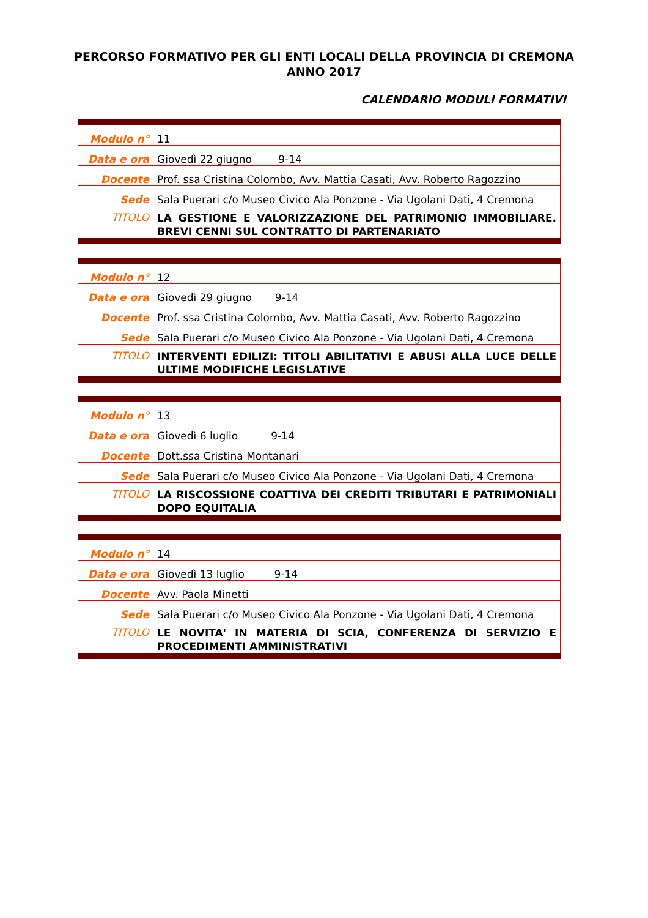PERCORSO FORMATIVO PER GLI ENTI LOCALI DELLA PROVINCIA DI CREMONA
ANNO 2017
CALENDARIO MODULI FORMATIVI
| Modulo n° | 11 |
| Data e ora | Giovedì 22 giugno 9-14 |
| Docente | Prof. ssa Cristina Colombo, Avv. Mattia Casati, Avv. Roberto Ragozzino |
| Sede | Sala Puerari c/o Museo Civico Ala Ponzone - Via Ugolani Dati, 4 Cremona |
| TITOLO | LA GESTIONE E VALORIZZAZIONE DEL PATRIMONIO IMMOBILIARE. BREVI CENNI SUL CONTRATTO DI PARTENARIATO |
| Modulo n° | 12 |
| Data e ora | Giovedì 29 giugno 9-14 |
| Docente | Prof. ssa Cristina Colombo, Avv. Mattia Casati, Avv. Roberto Ragozzino |
| Sede | Sala Puerari c/o Museo Civico Ala Ponzone - Via Ugolani Dati, 4 Cremona |
| TITOLO | INTERVENTI EDILIZI: TITOLI ABILITATIVI E ABUSI ALLA LUCE DELLE ULTIME MODIFICHE LEGISLATIVE |
| Modulo n° | 13 |
| Data e ora | Giovedì 6 luglio 9-14 |
| Docente | Dott.ssa Cristina Montanari |
| Sede | Sala Puerari c/o Museo Civico Ala Ponzone - Via Ugolani Dati, 4 Cremona |
| TITOLO | LA RISCOSSIONE COATTIVA DEI CREDITI TRIBUTARI E PATRIMONIALI DOPO EQUITALIA |
| Modulo n° | 14 |
| Data e ora | Giovedì 13 luglio 9-14 |
| Docente | Avv. Paola Minetti |
| Sede | Sala Puerari c/o Museo Civico Ala Ponzone - Via Ugolani Dati, 4 Cremona |
| TITOLO | LE NOVITA' IN MATERIA DI SCIA, CONFERENZA DI SERVIZIO E PROCEDIMENTI AMMINISTRATIVI |